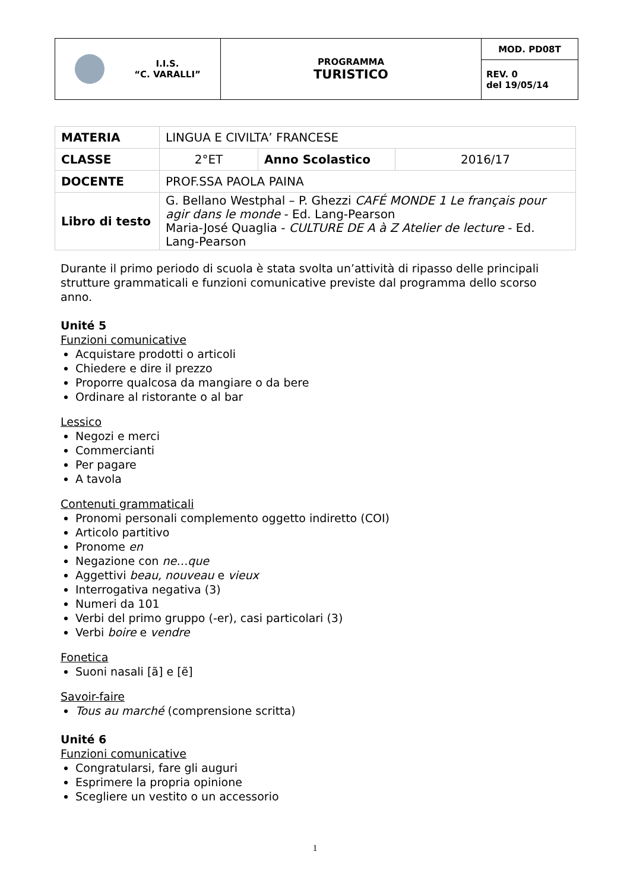| I.I.S. “C. VARALLI” | PROGRAMMA TURISTICO | MOD. PD08T |
| | | REV. 0 del 19/05/14 |
| MATERIA | LINGUA E CIVILTA’ FRANCESE | | |
| CLASSE | 2°ET | Anno Scolastico | 2016/17 |
| DOCENTE | PROF.SSA PAOLA PAINA | | |
| Libro di testo | G. Bellano Westphal – P. Ghezzi CAFÉ MONDE 1 Le français pour agir dans le monde - Ed. Lang-Pearson Maria-José Quaglia - CULTURE DE A à Z Atelier de lecture - Ed. Lang-Pearson | | |
Durante il primo periodo di scuola è stata svolta un’attività di ripasso delle principali strutture grammaticali e funzioni comunicative previste dal programma dello scorso anno.
Unité 5
Funzioni comunicative
Acquistare prodotti o articoli
Chiedere e dire il prezzo
Proporre qualcosa da mangiare o da bere
Ordinare al ristorante o al bar
Lessico
Negozi e merci
Commercianti
Per pagare
A tavola
Contenuti grammaticali
Pronomi personali complemento oggetto indiretto (COI)
Articolo partitivo
Pronome en
Negazione con ne…que
Aggettivi beau, nouveau e vieux
Interrogativa negativa (3)
Numeri da 101
Verbi del primo gruppo (-er), casi particolari (3)
Verbi boire e vendre
Fonetica
Suoni nasali [ã] e [ẽ]
Savoir-faire
Tous au marché (comprensione scritta)
Unité 6
Funzioni comunicative
Congratularsi, fare gli auguri
Esprimere la propria opinione
Scegliere un vestito o un accessorio
1